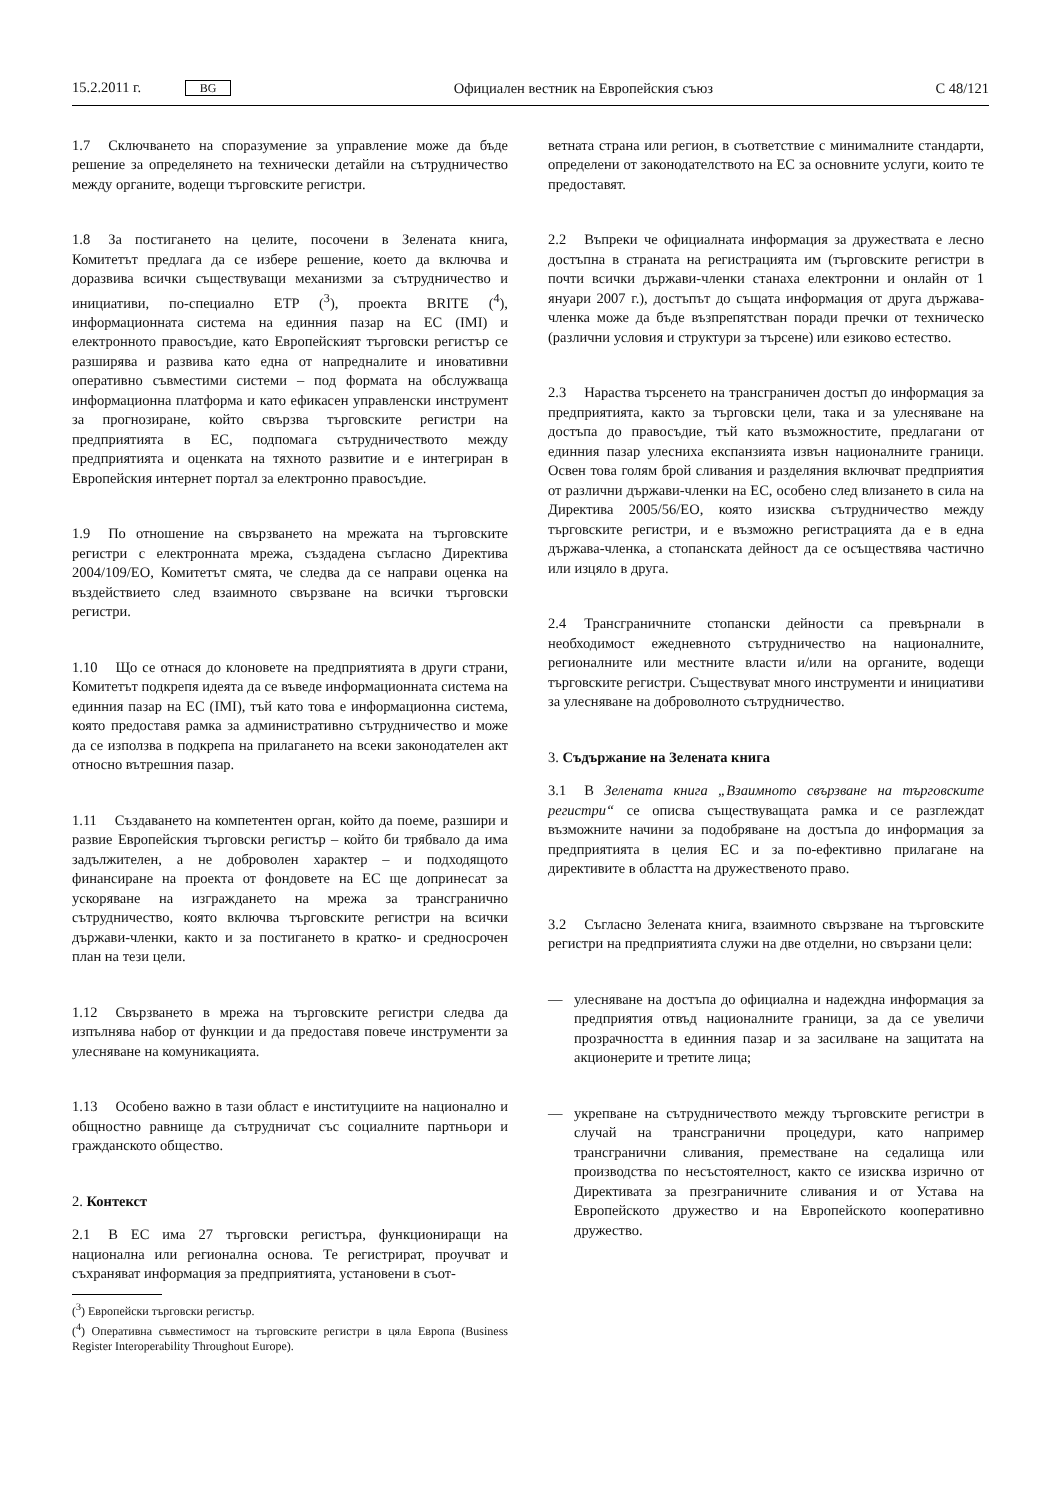15.2.2011 г. BG
Официален вестник на Европейския съюз
C 48/121
1.7 Сключването на споразумение за управление може да бъде решение за определянето на технически детайли на сътрудничество между органите, водещи търговските регистри.
1.8 За постигането на целите, посочени в Зелената книга, Комитетът предлага да се избере решение, което да включва и доразвива всички съществуващи механизми за сътрудничество и инициативи, по-специално ETP (<sup>3</sup>), проекта BRITE (<sup>4</sup>), информационната система на единния пазар на ЕС (IMI) и електронното правосъдие, като Европейският търговски регистър се разширява и развива като една от напредналите и иновативни оперативно съвместими системи – под формата на обслужваща информационна платформа и като ефикасен управленски инструмент за прогнозиране, който свързва търговските регистри на предприятията в ЕС, подпомага сътрудничеството между предприятията и оценката на тяхното развитие и е интегриран в Европейския интернет портал за електронно правосъдие.
1.9 По отношение на свързването на мрежата на търговските регистри с електронната мрежа, създадена съгласно Директива 2004/109/ЕО, Комитетът смята, че следва да се направи оценка на въздействието след взаимното свързване на всички търговски регистри.
1.10 Що се отнася до клоновете на предприятията в други страни, Комитетът подкрепя идеята да се въведе информационната система на единния пазар на ЕС (IMI), тъй като това е информационна система, която предоставя рамка за административно сътрудничество и може да се използва в подкрепа на прилагането на всеки законодателен акт относно вътрешния пазар.
1.11 Създаването на компетентен орган, който да поеме, разшири и развие Европейския търговски регистър – който би трябвало да има задължителен, а не доброволен характер – и подходящото финансиране на проекта от фондовете на ЕС ще допринесат за ускоряване на изграждането на мрежа за трансгранично сътрудничество, която включва търговските регистри на всички държави-членки, както и за постигането в кратко- и средносрочен план на тези цели.
1.12 Свързването в мрежа на търговските регистри следва да изпълнява набор от функции и да предоставя повече инструменти за улесняване на комуникацията.
1.13 Особено важно в тази област е институциите на национално и общностно равнище да сътрудничат със социалните партньори и гражданското общество.
2. Контекст
2.1 В ЕС има 27 търговски регистъра, функциониращи на национална или регионална основа. Те регистрират, проучват и съхраняват информация за предприятията, установени в съот-
(<sup>3</sup>) Европейски търговски регистър.
(<sup>4</sup>) Оперативна съвместимост на търговските регистри в цяла Европа (Business Register Interoperability Throughout Europe).
ветната страна или регион, в съответствие с минималните стандарти, определени от законодателството на ЕС за основните услуги, които те предоставят.
2.2 Въпреки че официалната информация за дружествата е лесно достъпна в страната на регистрацията им (търговските регистри в почти всички държави-членки станаха електронни и онлайн от 1 януари 2007 г.), достъпът до същата информация от друга държава-членка може да бъде възпрепятстван поради пречки от техническо (различни условия и структури за търсене) или езиково естество.
2.3 Нараства търсенето на трансграничен достъп до информация за предприятията, както за търговски цели, така и за улесняване на достъпа до правосъдие, тъй като възможностите, предлагани от единния пазар улесниха експанзията извън националните граници. Освен това голям брой сливания и разделяния включват предприятия от различни държави-членки на ЕС, особено след влизането в сила на Директива 2005/56/ЕО, която изисква сътрудничество между търговските регистри, и е възможно регистрацията да е в една държава-членка, а стопанската дейност да се осъществява частично или изцяло в друга.
2.4 Трансграничните стопански дейности са превърнали в необходимост ежедневното сътрудничество на националните, регионалните или местните власти и/или на органите, водещи търговските регистри. Съществуват много инструменти и инициативи за улесняване на доброволното сътрудничество.
3. Съдържание на Зелената книга
3.1 В Зелената книга „Взаимното свързване на търговските регистри“ се описва съществуващата рамка и се разглеждат възможните начини за подобряване на достъпа до информация за предприятията в целия ЕС и за по-ефективно прилагане на директивите в областта на дружественото право.
3.2 Съгласно Зелената книга, взаимното свързване на търговските регистри на предприятията служи на две отделни, но свързани цели:
— улесняване на достъпа до официална и надеждна информация за предприятия отвъд националните граници, за да се увеличи прозрачността в единния пазар и за засилване на защитата на акционерите и третите лица;
— укрепване на сътрудничеството между търговските регистри в случай на трансгранични процедури, като например трансгранични сливания, преместване на седалища или производства по несъстоятелност, както се изисква изрично от Директивата за презграничните сливания и от Устава на Европейското дружество и на Европейското кооперативно дружество.